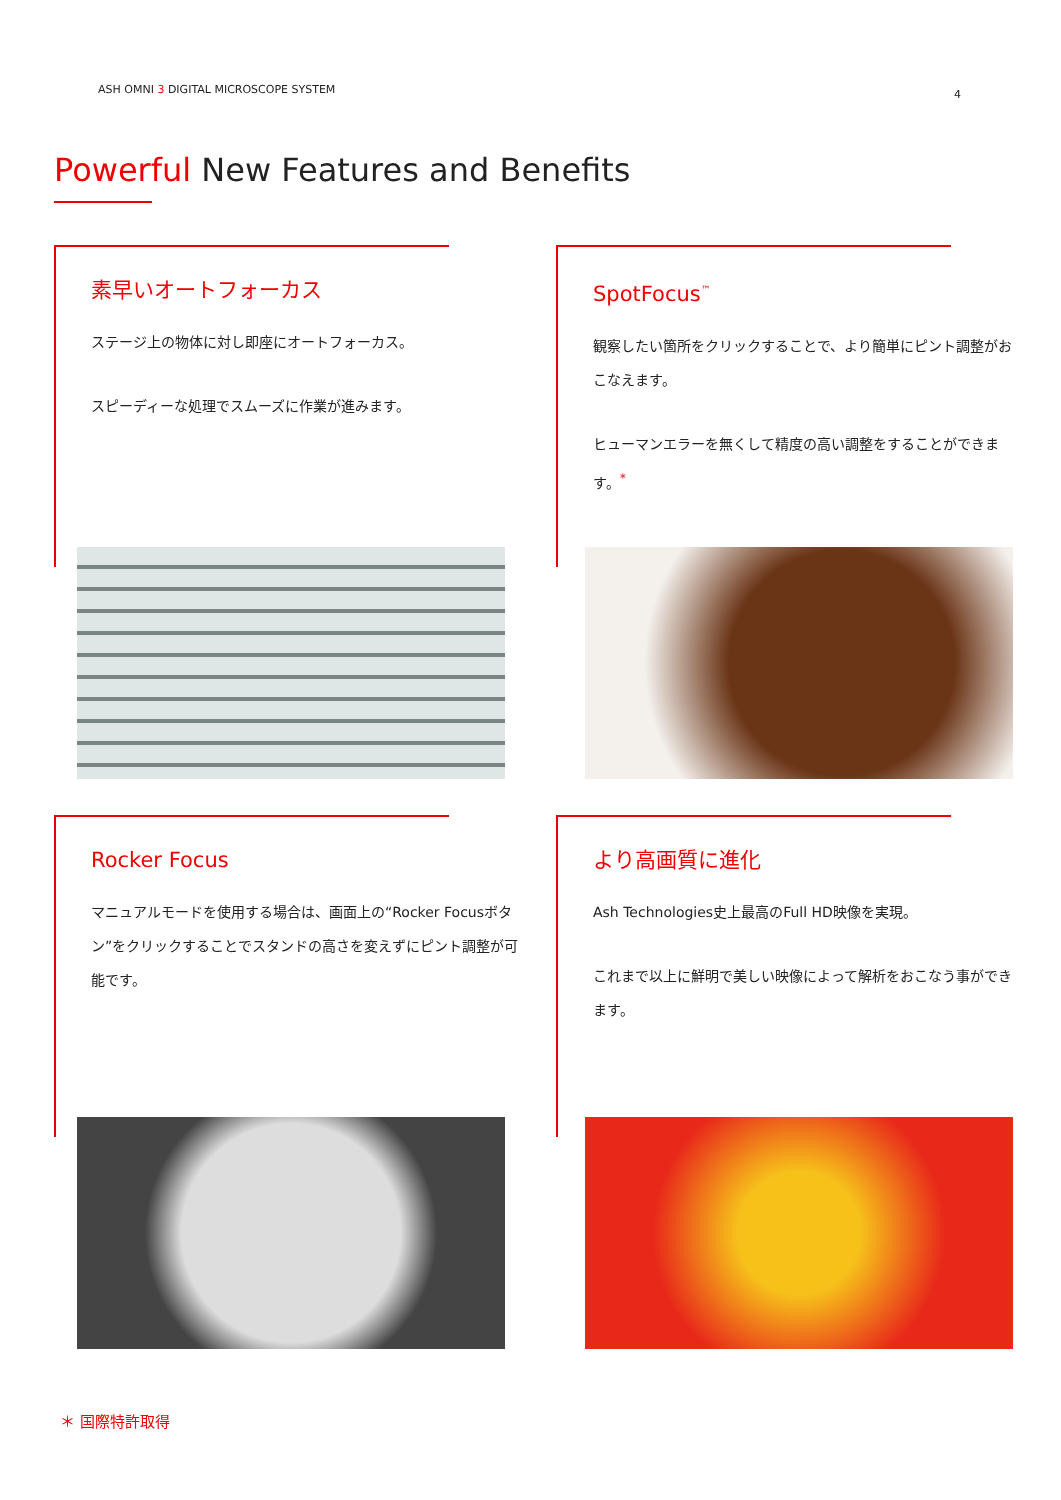ASH OMNI 3 DIGITAL MICROSCOPE SYSTEM 4
Powerful New Features and Benefits
素早いオートフォーカス
ステージ上の物体に対し即座にオートフォーカス。
スピーディーな処理でスムーズに作業が進みます。
SpotFocus<sup>™</sup>
観察したい箇所をクリックすることで、より簡単にピント調整がおこなえます。
ヒューマンエラーを無くして精度の高い調整をすることができます。<sup>*</sup>
Rocker Focus
マニュアルモードを使用する場合は、画面上の“Rocker Focusボタン”をクリックすることでスタンドの高さを変えずにピント調整が可能です。
より高画質に進化
Ash Technologies史上最高のFull HD映像を実現。
これまで以上に鮮明で美しい映像によって解析をおこなう事ができます。
＊ 国際特許取得